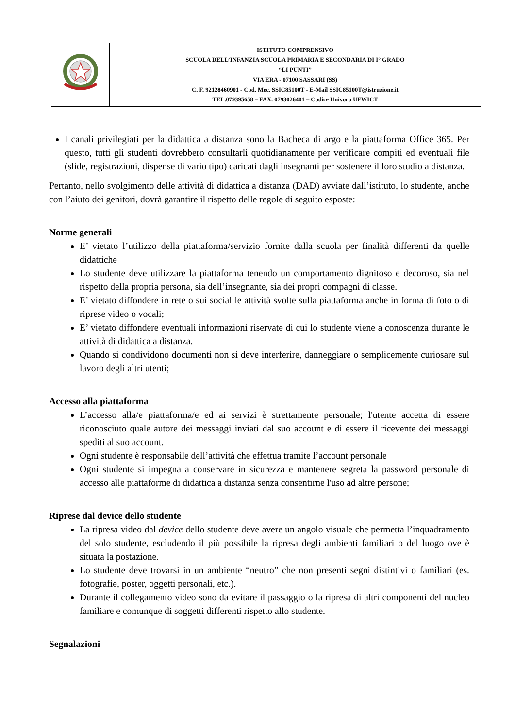| | ISTITUTO COMPRENSIVO SCUOLA DELL’INFANZIA SCUOLA PRIMARIA E SECONDARIA DI I° GRADO “LI PUNTI” VIA ERA - 07100 SASSARI (SS) C. F. 92128460901 - Cod. Mec. SSIC85100T - E-Mail SSIC85100T@istruzione.it TEL.079395658 – FAX. 0793026401 – Codice Univoco UFWICT |
I canali privilegiati per la didattica a distanza sono la Bacheca di argo e la piattaforma Office 365. Per questo, tutti gli studenti dovrebbero consultarli quotidianamente per verificare compiti ed eventuali file (slide, registrazioni, dispense di vario tipo) caricati dagli insegnanti per sostenere il loro studio a distanza.
Pertanto, nello svolgimento delle attività di didattica a distanza (DAD) avviate dall’istituto, lo studente, anche con l’aiuto dei genitori, dovrà garantire il rispetto delle regole di seguito esposte:
Norme generali
E’ vietato l’utilizzo della piattaforma/servizio fornite dalla scuola per finalità differenti da quelle didattiche
Lo studente deve utilizzare la piattaforma tenendo un comportamento dignitoso e decoroso, sia nel rispetto della propria persona, sia dell’insegnante, sia dei propri compagni di classe.
E’ vietato diffondere in rete o sui social le attività svolte sulla piattaforma anche in forma di foto o di riprese video o vocali;
E’ vietato diffondere eventuali informazioni riservate di cui lo studente viene a conoscenza durante le attività di didattica a distanza.
Quando si condividono documenti non si deve interferire, danneggiare o semplicemente curiosare sul lavoro degli altri utenti;
Accesso alla piattaforma
L’accesso alla/e piattaforma/e ed ai servizi è strettamente personale; l'utente accetta di essere riconosciuto quale autore dei messaggi inviati dal suo account e di essere il ricevente dei messaggi spediti al suo account.
Ogni studente è responsabile dell’attività che effettua tramite l’account personale
Ogni studente si impegna a conservare in sicurezza e mantenere segreta la password personale di accesso alle piattaforme di didattica a distanza senza consentirne l'uso ad altre persone;
Riprese dal device dello studente
La ripresa video dal device dello studente deve avere un angolo visuale che permetta l’inquadramento del solo studente, escludendo il più possibile la ripresa degli ambienti familiari o del luogo ove è situata la postazione.
Lo studente deve trovarsi in un ambiente “neutro” che non presenti segni distintivi o familiari (es. fotografie, poster, oggetti personali, etc.).
Durante il collegamento video sono da evitare il passaggio o la ripresa di altri componenti del nucleo familiare e comunque di soggetti differenti rispetto allo studente.
Segnalazioni